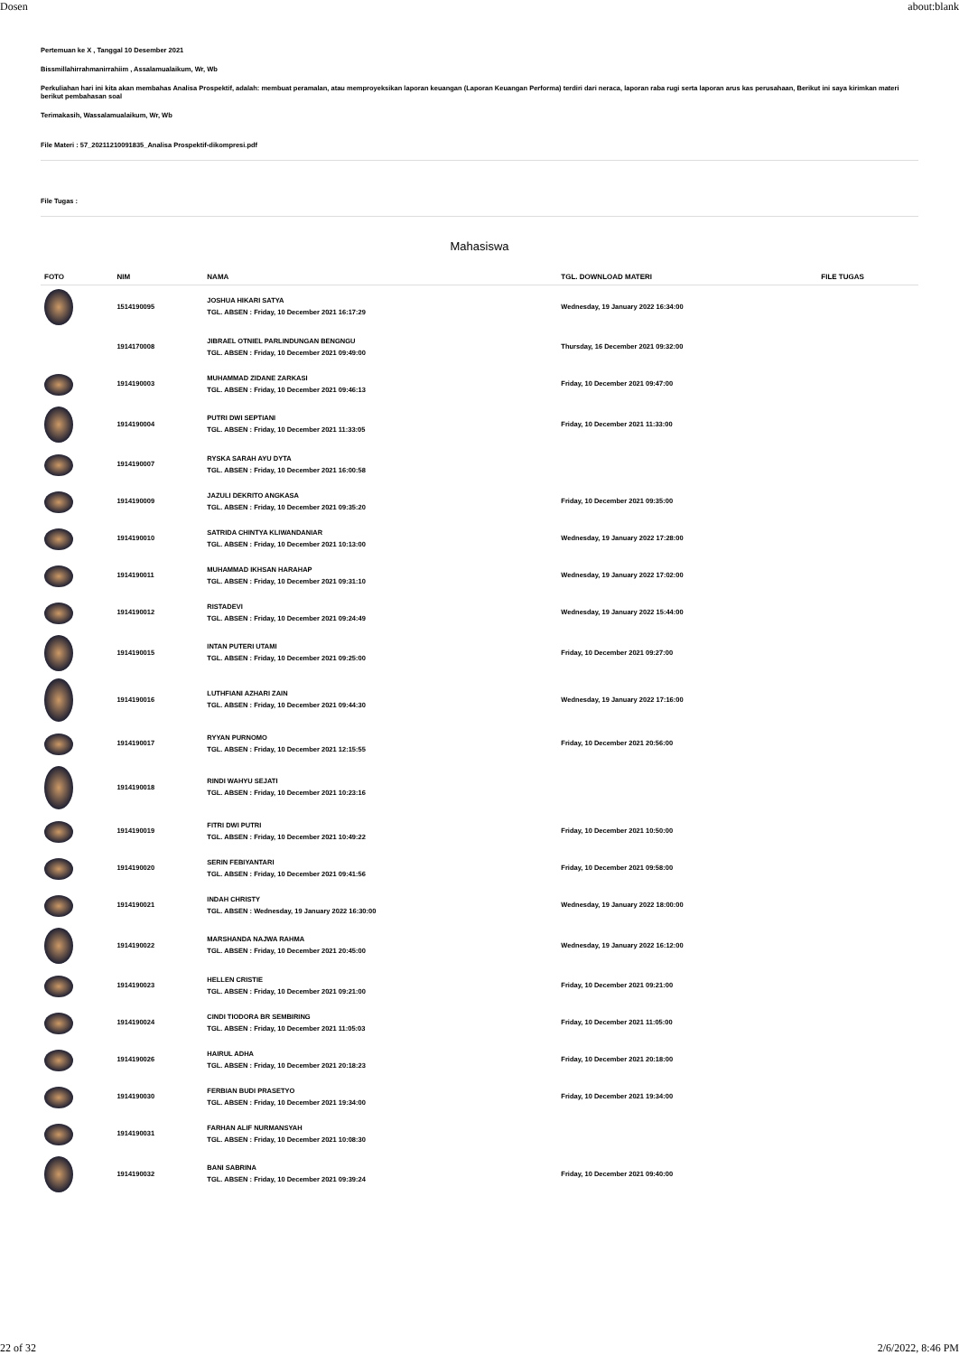Dosen about:blank
Pertemuan ke X , Tanggal 10 Desember 2021
Bissmillahirrahmanirrahiim , Assalamualaikum, Wr, Wb
Perkuliahan hari ini kita akan membahas Analisa Prospektif, adalah: membuat peramalan, atau memproyeksikan laporan keuangan (Laporan Keuangan Performa) terdiri dari neraca, laporan raba rugi serta laporan arus kas perusahaan, Berikut ini saya kirimkan materi berikut pembahasan soal
Terimakasih, Wassalamualaikum, Wr, Wb
File Materi : 57_20211210091835_Analisa Prospektif-dikompresi.pdf
File Tugas :
Mahasiswa
| FOTO | NIM | NAMA | TGL. DOWNLOAD MATERI | FILE TUGAS |
| --- | --- | --- | --- | --- |
| | 1514190095 | JOSHUA HIKARI SATYA TGL. ABSEN : Friday, 10 December 2021 16:17:29 | Wednesday, 19 January 2022 16:34:00 | |
| | 1914170008 | JIBRAEL OTNIEL PARLINDUNGAN BENGNGU TGL. ABSEN : Friday, 10 December 2021 09:49:00 | Thursday, 16 December 2021 09:32:00 | |
| | 1914190003 | MUHAMMAD ZIDANE ZARKASI TGL. ABSEN : Friday, 10 December 2021 09:46:13 | Friday, 10 December 2021 09:47:00 | |
| | 1914190004 | PUTRI DWI SEPTIANI TGL. ABSEN : Friday, 10 December 2021 11:33:05 | Friday, 10 December 2021 11:33:00 | |
| | 1914190007 | RYSKA SARAH AYU DYTA TGL. ABSEN : Friday, 10 December 2021 16:00:58 | | |
| | 1914190009 | JAZULI DEKRITO ANGKASA TGL. ABSEN : Friday, 10 December 2021 09:35:20 | Friday, 10 December 2021 09:35:00 | |
| | 1914190010 | SATRIDA CHINTYA KLIWANDANIAR TGL. ABSEN : Friday, 10 December 2021 10:13:00 | Wednesday, 19 January 2022 17:28:00 | |
| | 1914190011 | MUHAMMAD IKHSAN HARAHAP TGL. ABSEN : Friday, 10 December 2021 09:31:10 | Wednesday, 19 January 2022 17:02:00 | |
| | 1914190012 | RISTADEVI TGL. ABSEN : Friday, 10 December 2021 09:24:49 | Wednesday, 19 January 2022 15:44:00 | |
| | 1914190015 | INTAN PUTERI UTAMI TGL. ABSEN : Friday, 10 December 2021 09:25:00 | Friday, 10 December 2021 09:27:00 | |
| | 1914190016 | LUTHFIANI AZHARI ZAIN TGL. ABSEN : Friday, 10 December 2021 09:44:30 | Wednesday, 19 January 2022 17:16:00 | |
| | 1914190017 | RYYAN PURNOMO TGL. ABSEN : Friday, 10 December 2021 12:15:55 | Friday, 10 December 2021 20:56:00 | |
| | 1914190018 | RINDI WAHYU SEJATI TGL. ABSEN : Friday, 10 December 2021 10:23:16 | | |
| | 1914190019 | FITRI DWI PUTRI TGL. ABSEN : Friday, 10 December 2021 10:49:22 | Friday, 10 December 2021 10:50:00 | |
| | 1914190020 | SERIN FEBIYANTARI TGL. ABSEN : Friday, 10 December 2021 09:41:56 | Friday, 10 December 2021 09:58:00 | |
| | 1914190021 | INDAH CHRISTY TGL. ABSEN : Wednesday, 19 January 2022 16:30:00 | Wednesday, 19 January 2022 18:00:00 | |
| | 1914190022 | MARSHANDA NAJWA RAHMA TGL. ABSEN : Friday, 10 December 2021 20:45:00 | Wednesday, 19 January 2022 16:12:00 | |
| | 1914190023 | HELLEN CRISTIE TGL. ABSEN : Friday, 10 December 2021 09:21:00 | Friday, 10 December 2021 09:21:00 | |
| | 1914190024 | CINDI TIODORA BR SEMBIRING TGL. ABSEN : Friday, 10 December 2021 11:05:03 | Friday, 10 December 2021 11:05:00 | |
| | 1914190026 | HAIRUL ADHA TGL. ABSEN : Friday, 10 December 2021 20:18:23 | Friday, 10 December 2021 20:18:00 | |
| | 1914190030 | FERBIAN BUDI PRASETYO TGL. ABSEN : Friday, 10 December 2021 19:34:00 | Friday, 10 December 2021 19:34:00 | |
| | 1914190031 | FARHAN ALIF NURMANSYAH TGL. ABSEN : Friday, 10 December 2021 10:08:30 | | |
| | 1914190032 | BANI SABRINA TGL. ABSEN : Friday, 10 December 2021 09:39:24 | Friday, 10 December 2021 09:40:00 | |
22 of 32 2/6/2022, 8:46 PM